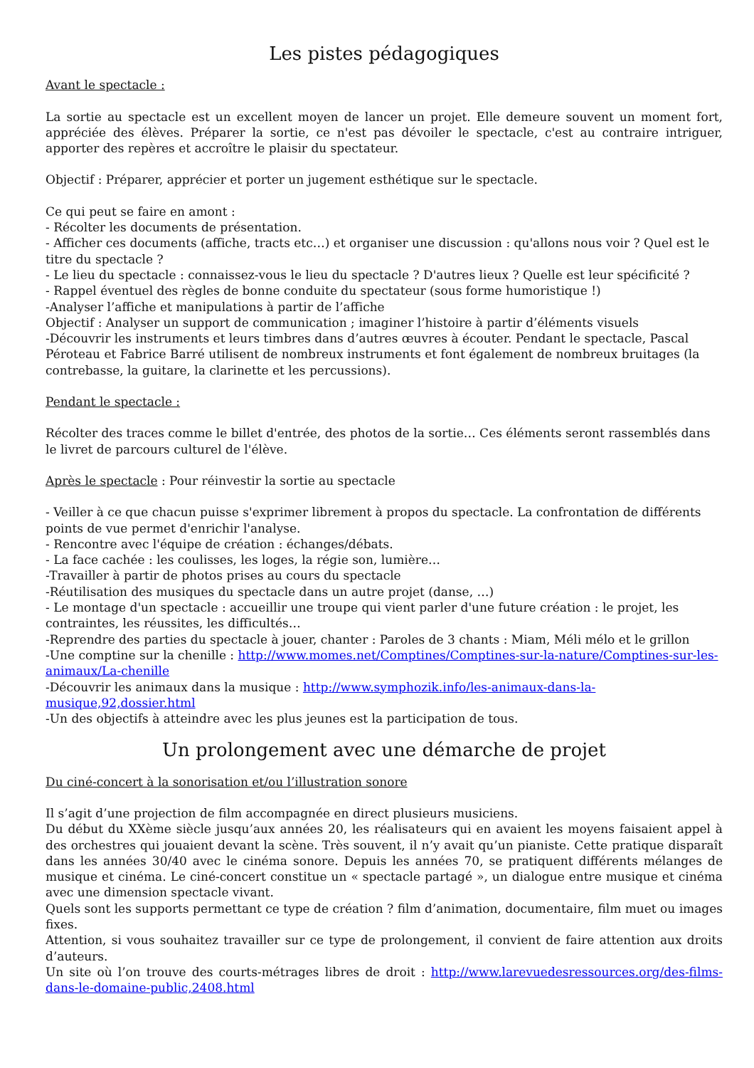Les pistes pédagogiques
Avant le spectacle :
La sortie au spectacle est un excellent moyen de lancer un projet. Elle demeure souvent un moment fort, appréciée des élèves. Préparer la sortie, ce n'est pas dévoiler le spectacle, c'est au contraire intriguer, apporter des repères et accroître le plaisir du spectateur.
Objectif : Préparer, apprécier et porter un jugement esthétique sur le spectacle.
Ce qui peut se faire en amont :
- Récolter les documents de présentation.
- Afficher ces documents (affiche, tracts etc…) et organiser une discussion : qu'allons nous voir ? Quel est le titre du spectacle ?
- Le lieu du spectacle : connaissez-vous le lieu du spectacle ? D'autres lieux ? Quelle est leur spécificité ?
- Rappel éventuel des règles de bonne conduite du spectateur (sous forme humoristique !)
-Analyser l’affiche et manipulations à partir de l’affiche
Objectif : Analyser un support de communication ; imaginer l’histoire à partir d’éléments visuels
-Découvrir les instruments et leurs timbres dans d’autres œuvres à écouter. Pendant le spectacle, Pascal Péroteau et Fabrice Barré utilisent de nombreux instruments et font également de nombreux bruitages (la contrebasse, la guitare, la clarinette et les percussions).
Pendant le spectacle :
Récolter des traces comme le billet d'entrée, des photos de la sortie… Ces éléments seront rassemblés dans le livret de parcours culturel de l'élève.
Après le spectacle : Pour réinvestir la sortie au spectacle
- Veiller à ce que chacun puisse s'exprimer librement à propos du spectacle. La confrontation de différents points de vue permet d'enrichir l'analyse.
- Rencontre avec l'équipe de création : échanges/débats.
- La face cachée : les coulisses, les loges, la régie son, lumière…
-Travailler à partir de photos prises au cours du spectacle
-Réutilisation des musiques du spectacle dans un autre projet (danse, …)
- Le montage d'un spectacle : accueillir une troupe qui vient parler d'une future création : le projet, les contraintes, les réussites, les difficultés…
-Reprendre des parties du spectacle à jouer, chanter : Paroles de 3 chants : Miam, Méli mélo et le grillon
-Une comptine sur la chenille : http://www.momes.net/Comptines/Comptines-sur-la-nature/Comptines-sur-les-animaux/La-chenille
-Découvrir les animaux dans la musique : http://www.symphozik.info/les-animaux-dans-la-musique,92,dossier.html
-Un des objectifs à atteindre avec les plus jeunes est la participation de tous.
Un prolongement avec une démarche de projet
Du ciné-concert à la sonorisation et/ou l’illustration sonore
Il s’agit d’une projection de film accompagnée en direct plusieurs musiciens.
Du début du XXème siècle jusqu’aux années 20, les réalisateurs qui en avaient les moyens faisaient appel à des orchestres qui jouaient devant la scène. Très souvent, il n’y avait qu’un pianiste. Cette pratique disparaît dans les années 30/40 avec le cinéma sonore. Depuis les années 70, se pratiquent différents mélanges de musique et cinéma. Le ciné-concert constitue un « spectacle partagé », un dialogue entre musique et cinéma avec une dimension spectacle vivant.
Quels sont les supports permettant ce type de création ? film d’animation, documentaire, film muet ou images fixes.
Attention, si vous souhaitez travailler sur ce type de prolongement, il convient de faire attention aux droits d’auteurs.
Un site où l’on trouve des courts-métrages libres de droit : http://www.larevuedesressources.org/des-films-dans-le-domaine-public,2408.html